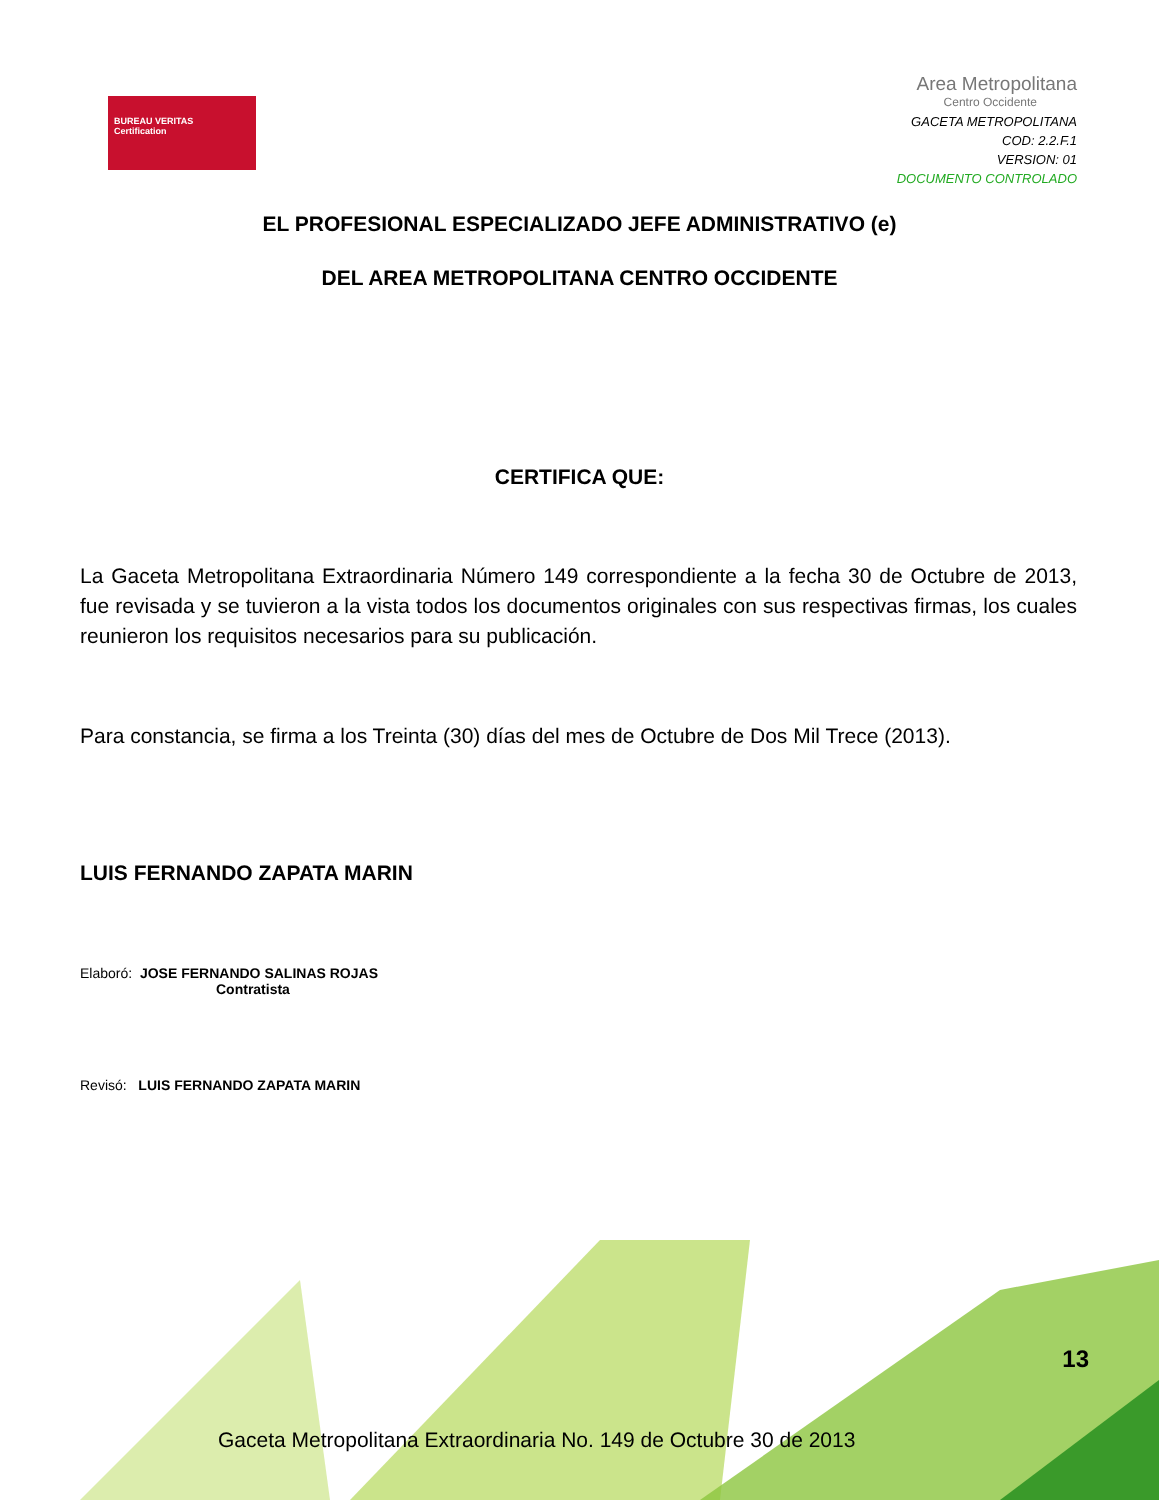BUREAU VERITAS
Certification
Area Metropolitana
Centro Occidente
GACETA METROPOLITANA
COD: 2.2.F.1
VERSION: 01
DOCUMENTO CONTROLADO
EL PROFESIONAL ESPECIALIZADO JEFE ADMINISTRATIVO (e)
DEL AREA METROPOLITANA CENTRO OCCIDENTE
CERTIFICA QUE:
La Gaceta Metropolitana Extraordinaria Número 149 correspondiente a la fecha 30 de Octubre de 2013, fue revisada y se tuvieron a la vista todos los documentos originales con sus respectivas firmas, los cuales reunieron los requisitos necesarios para su publicación.
Para constancia, se firma a los Treinta (30) días del mes de Octubre de Dos Mil Trece (2013).
LUIS FERNANDO ZAPATA MARIN
Elaboró: JOSE FERNANDO SALINAS ROJAS
Contratista
Revisó: LUIS FERNANDO ZAPATA MARIN
13
Gaceta Metropolitana Extraordinaria No. 149 de Octubre 30 de 2013